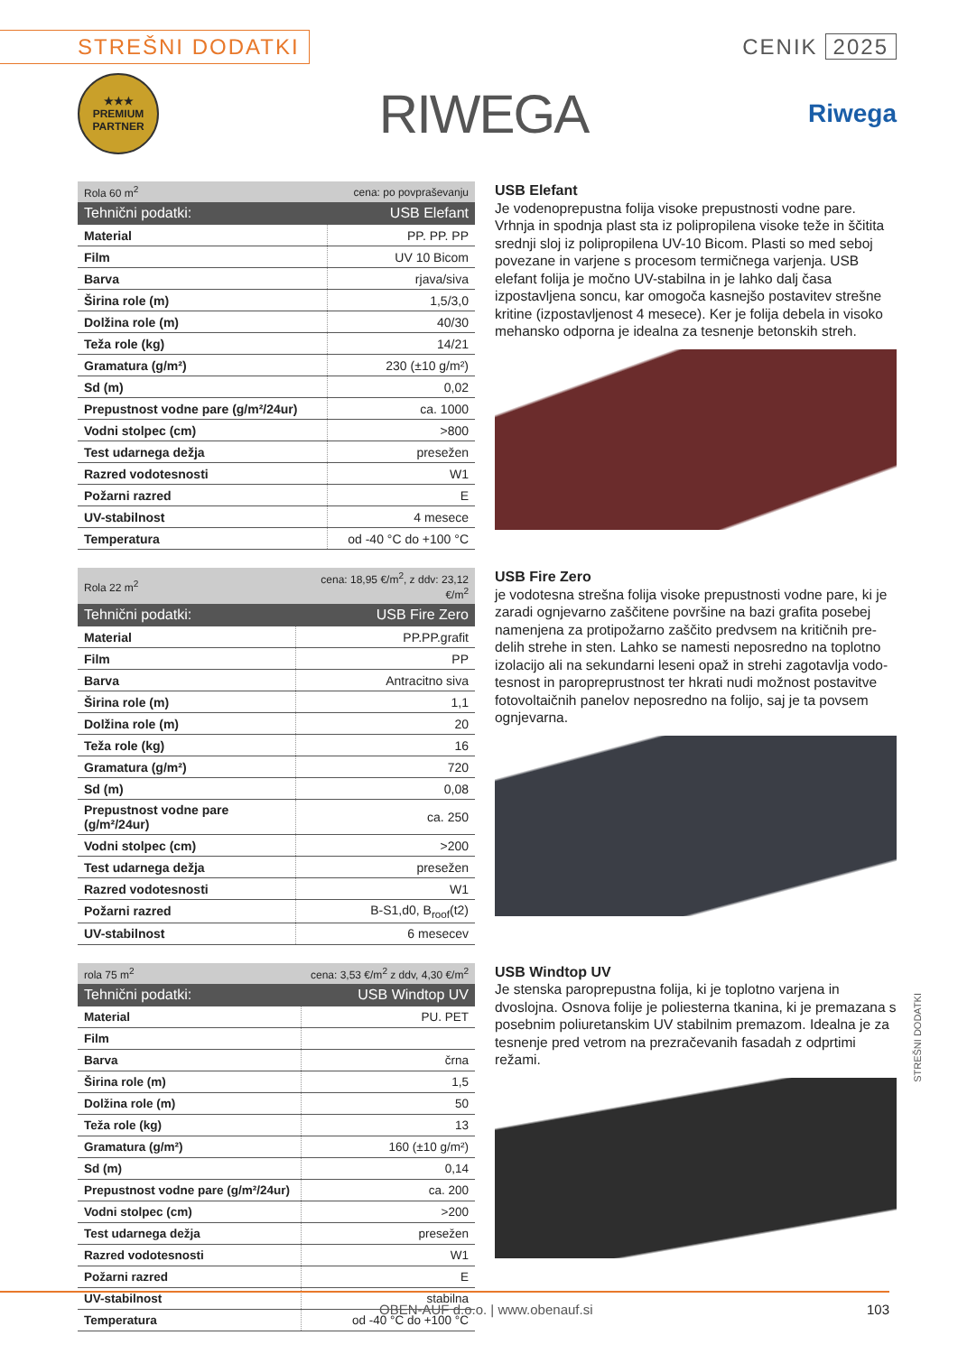STREŠNI DODATKI
CENIK 2025
★★★
PREMIUM
PARTNER
RIWEGA
Riwega
| Rola 60 m<sup>2</sup> | cena: po povpraševanju |
| Tehnični podatki: | USB Elefant |
| Material | PP. PP. PP |
| Film | UV 10 Bicom |
| Barva | rjava/siva |
| Širina role (m) | 1,5/3,0 |
| Dolžina role (m) | 40/30 |
| Teža role (kg) | 14/21 |
| Gramatura (g/m²) | 230 (±10 g/m²) |
| Sd (m) | 0,02 |
| Prepustnost vodne pare (g/m²/24ur) | ca. 1000 |
| Vodni stolpec (cm) | >800 |
| Test udarnega dežja | presežen |
| Razred vodotesnosti | W1 |
| Požarni razred | E |
| UV-stabilnost | 4 mesece |
| Temperatura | od -40 °C do +100 °C |
USB Elefant
Je vodenoprepustna folija visoke prepustnosti vodne pare. Vrhnja in spodnja plast sta iz polipropilena visoke teže in ščitita srednji sloj iz polipropilena UV-10 Bicom. Plasti so med seboj povezane in varjene s procesom termičnega varjenja. USB elefant folija je močno UV-stabilna in je lahko dalj časa izpostavljena soncu, kar omogoča kasnejšo postavitev strešne kritine (izpostavljenost 4 mesece). Ker je folija debela in visoko mehansko odporna je idealna za tesnenje betonskih streh.
| Rola 22 m<sup>2</sup> | cena: 18,95 €/m<sup>2</sup>, z ddv: 23,12 €/m<sup>2</sup> |
| Tehnični podatki: | USB Fire Zero |
| Material | PP.PP.grafit |
| Film | PP |
| Barva | Antracitno siva |
| Širina role (m) | 1,1 |
| Dolžina role (m) | 20 |
| Teža role (kg) | 16 |
| Gramatura (g/m²) | 720 |
| Sd (m) | 0,08 |
| Prepustnost vodne pare (g/m²/24ur) | ca. 250 |
| Vodni stolpec (cm) | >200 |
| Test udarnega dežja | presežen |
| Razred vodotesnosti | W1 |
| Požarni razred | B-S1,d0, B<sub>roof</sub>(t2) |
| UV-stabilnost | 6 mesecev |
USB Fire Zero
je vodotesna strešna folija visoke prepustnosti vodne pare, ki je zaradi ognjevarno zaščitene površine na bazi grafita posebej namenjena za protipožarno zaščito predvsem na kritičnih pre-delih strehe in sten. Lahko se namesti neposredno na toplotno izolacijo ali na sekundarni leseni opaž in strehi zagotavlja vodo-tesnost in paropreprustnost ter hkrati nudi možnost postavitve fotovoltaičnih panelov neposredno na folijo, saj je ta povsem ognjevarna.
| rola 75 m<sup>2</sup> | cena: 3,53 €/m<sup>2</sup> z ddv, 4,30 €/m<sup>2</sup> |
| Tehnični podatki: | USB Windtop UV |
| Material | PU. PET |
| Film | |
| Barva | črna |
| Širina role (m) | 1,5 |
| Dolžina role (m) | 50 |
| Teža role (kg) | 13 |
| Gramatura (g/m²) | 160 (±10 g/m²) |
| Sd (m) | 0,14 |
| Prepustnost vodne pare (g/m²/24ur) | ca. 200 |
| Vodni stolpec (cm) | >200 |
| Test udarnega dežja | presežen |
| Razred vodotesnosti | W1 |
| Požarni razred | E |
| UV-stabilnost | stabilna |
| Temperatura | od -40 °C do +100 °C |
USB Windtop UV
Je stenska paroprepustna folija, ki je toplotno varjena in dvoslojna. Osnova folije je poliesterna tkanina, ki je premazana s posebnim poliuretanskim UV stabilnim premazom. Idealna je za tesnenje pred vetrom na prezračevanih fasadah z odprtimi režami.
STREŠNI DODATKI
OBEN-AUF d.o.o. | www.obenauf.si 103